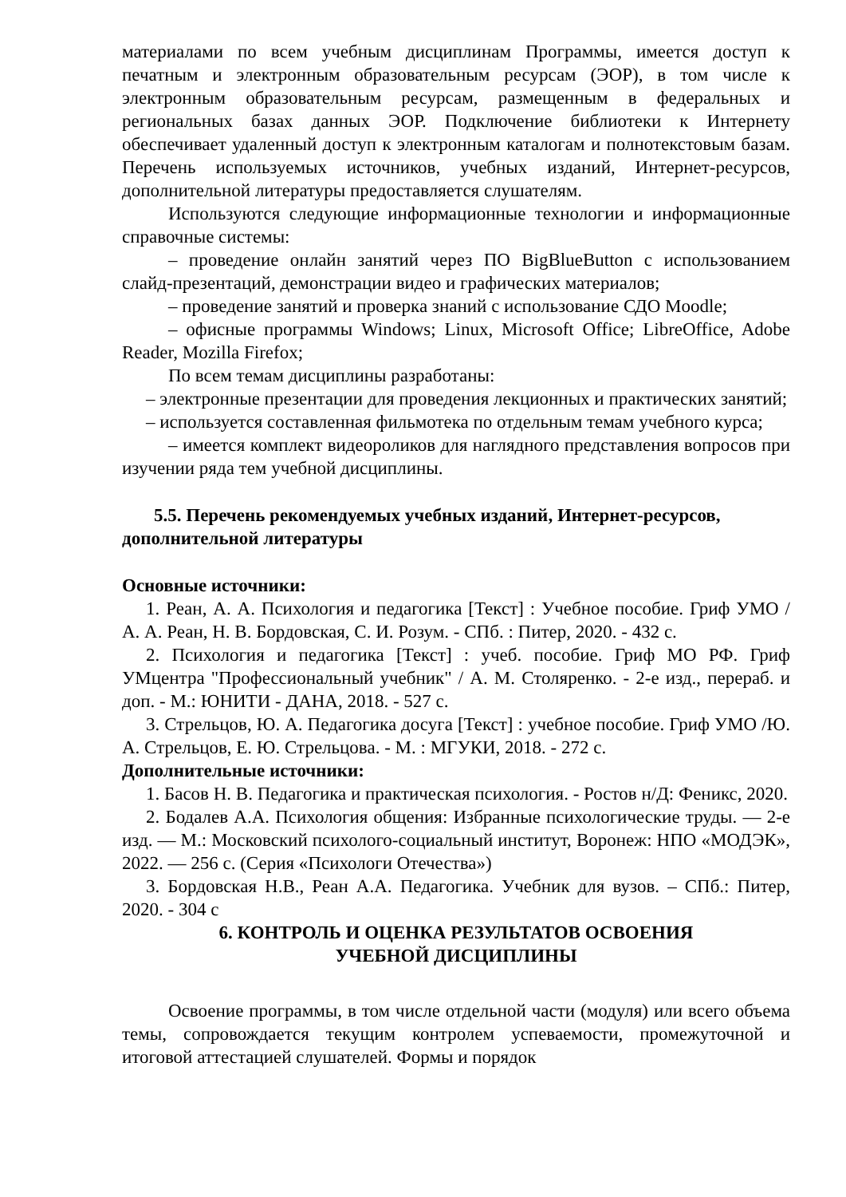материалами по всем учебным дисциплинам Программы, имеется доступ к печатным и электронным образовательным ресурсам (ЭОР), в том числе к электронным образовательным ресурсам, размещенным в федеральных и региональных базах данных ЭОР. Подключение библиотеки к Интернету обеспечивает удаленный доступ к электронным каталогам и полнотекстовым базам. Перечень используемых источников, учебных изданий, Интернет-ресурсов, дополнительной литературы предоставляется слушателям.
Используются следующие информационные технологии и информационные справочные системы:
– проведение онлайн занятий через ПО BigBlueButton с использованием слайд-презентаций, демонстрации видео и графических материалов;
– проведение занятий и проверка знаний с использование СДО Moodle;
– офисные программы Windows; Linux, Microsoft Office; LibreOffice, Adobe Reader, Mozilla Firefox;
По всем темам дисциплины разработаны:
– электронные презентации для проведения лекционных и практических занятий;
– используется составленная фильмотека по отдельным темам учебного курса;
– имеется комплект видеороликов для наглядного представления вопросов при изучении ряда тем учебной дисциплины.
5.5. Перечень рекомендуемых учебных изданий, Интернет-ресурсов, дополнительной литературы
Основные источники:
1. Реан, А. А. Психология и педагогика [Текст] : Учебное пособие. Гриф УМО / А. А. Реан, Н. В. Бордовская, С. И. Розум. - СПб. : Питер, 2020. - 432 с.
2. Психология и педагогика [Текст] : учеб. пособие. Гриф МО РФ. Гриф УМцентра "Профессиональный учебник" / А. М. Столяренко. - 2-е изд., перераб. и доп. - М.: ЮНИТИ - ДАНА, 2018. - 527 с.
3. Стрельцов, Ю. А. Педагогика досуга [Текст] : учебное пособие. Гриф УМО /Ю. А. Стрельцов, Е. Ю. Стрельцова. - М. : МГУКИ, 2018. - 272 с.
Дополнительные источники:
1. Басов Н. В. Педагогика и практическая психология. - Ростов н/Д: Феникс, 2020.
2. Бодалев А.А. Психология общения: Избранные психологические труды. — 2-е изд. — М.: Московский психолого-социальный институт, Воронеж: НПО «МОДЭК», 2022. — 256 с. (Серия «Психологи Отечества»)
3. Бордовская Н.В., Реан А.А. Педагогика. Учебник для вузов. – СПб.: Питер, 2020. - 304 с
6. КОНТРОЛЬ И ОЦЕНКА РЕЗУЛЬТАТОВ ОСВОЕНИЯ
УЧЕБНОЙ ДИСЦИПЛИНЫ
Освоение программы, в том числе отдельной части (модуля) или всего объема темы, сопровождается текущим контролем успеваемости, промежуточной и итоговой аттестацией слушателей. Формы и порядок